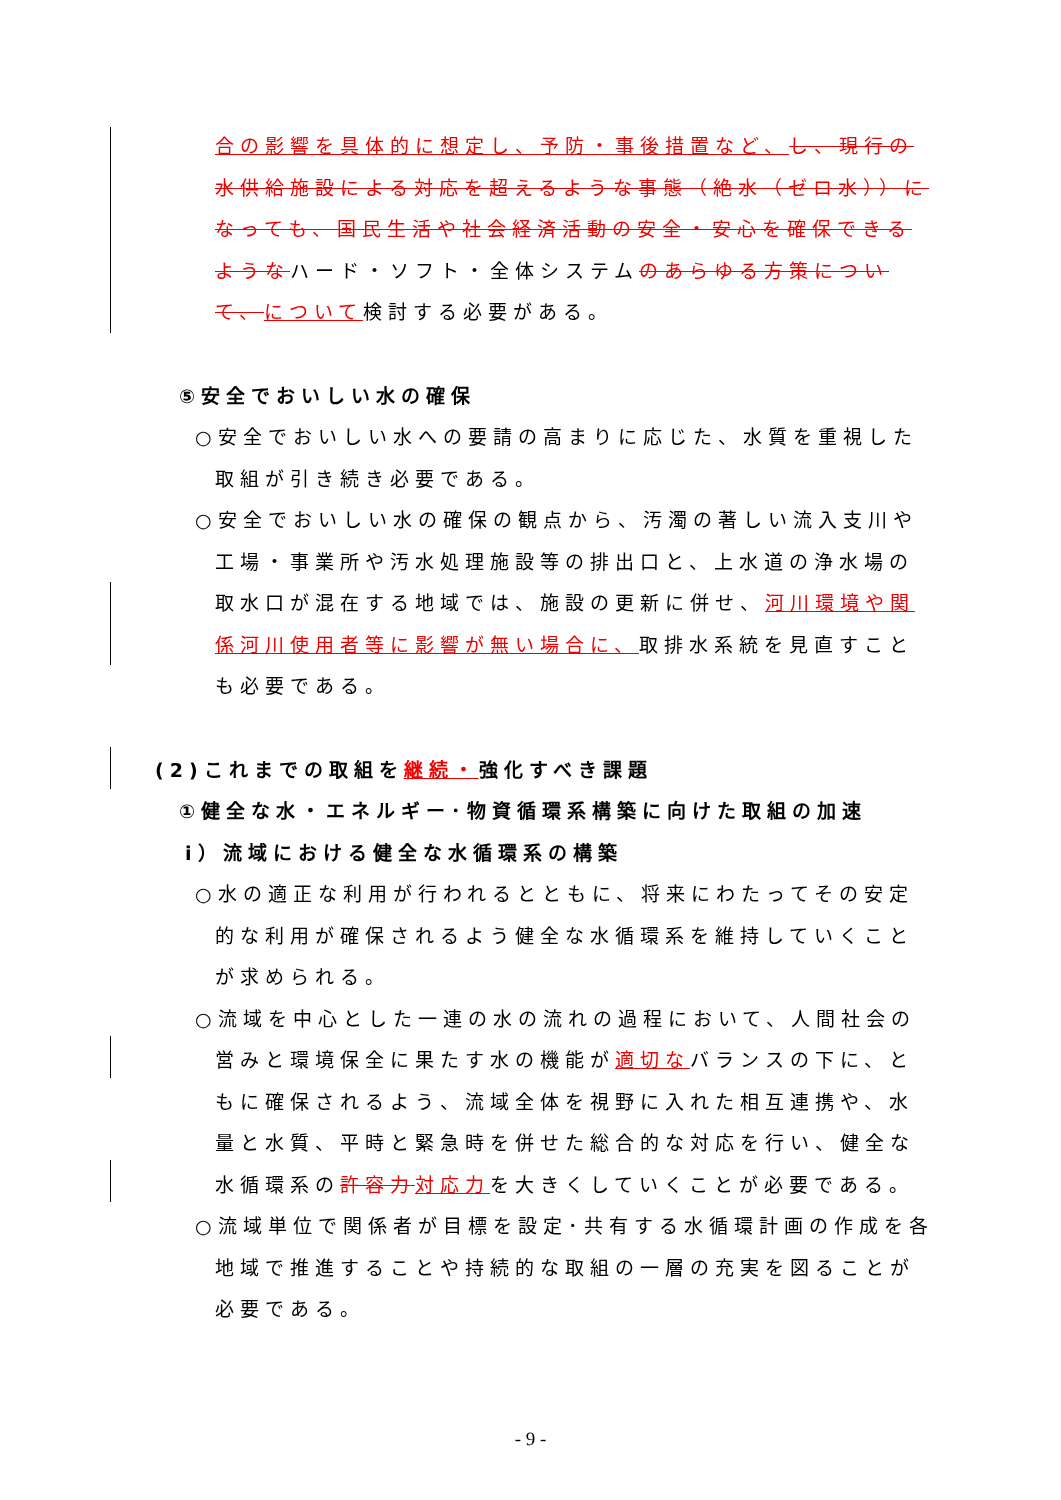合の影響を具体的に想定し、予防・事後措置など、し、現行の水供給施設による対応を超えるような事態（絶水（ゼロ水））になっても、国民生活や社会経済活動の安全・安心を確保できるようなハード・ソフト・全体システムのあらゆる方策について、について検討する必要がある。
⑤安全でおいしい水の確保
○安全でおいしい水への要請の高まりに応じた、水質を重視した取組が引き続き必要である。
○安全でおいしい水の確保の観点から、汚濁の著しい流入支川や工場・事業所や汚水処理施設等の排出口と、上水道の浄水場の取水口が混在する地域では、施設の更新に併せ、河川環境や関係河川使用者等に影響が無い場合に、取排水系統を見直すことも必要である。
(2)これまでの取組を継続・強化すべき課題
①健全な水・エネルギー･物資循環系構築に向けた取組の加速
ⅰ）流域における健全な水循環系の構築
○水の適正な利用が行われるとともに、将来にわたってその安定的な利用が確保されるよう健全な水循環系を維持していくことが求められる。
○流域を中心とした一連の水の流れの過程において、人間社会の営みと環境保全に果たす水の機能が適切なバランスの下に、ともに確保されるよう、流域全体を視野に入れた相互連携や、水量と水質、平時と緊急時を併せた総合的な対応を行い、健全な水循環系の許容力 対応力を大きくしていくことが必要である。
○流域単位で関係者が目標を設定･共有する水循環計画の作成を各地域で推進することや持続的な取組の一層の充実を図ることが必要である。
- 9 -